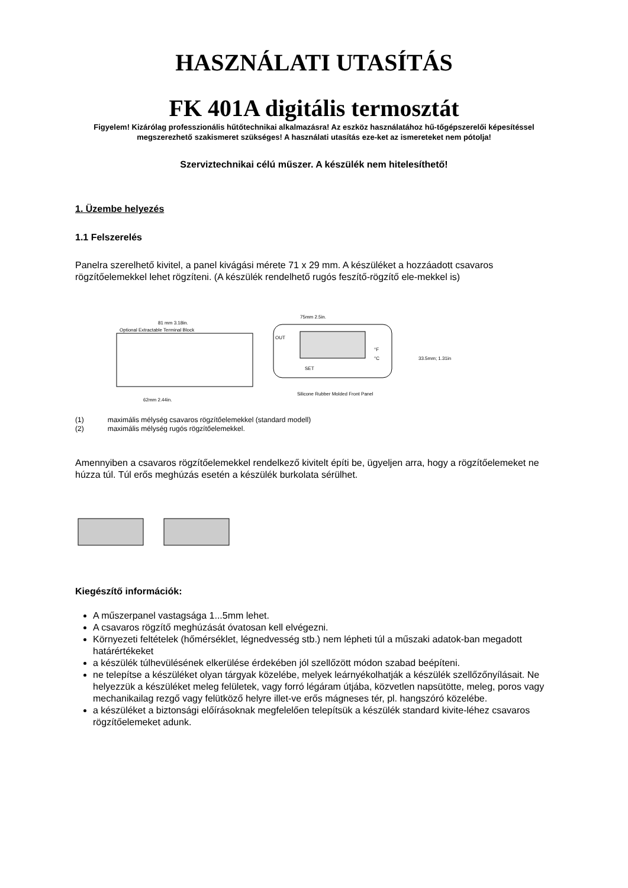HASZNÁLATI UTASÍTÁS
FK 401A digitális termosztát
Figyelem! Kizárólag professzionális hűtőtechnikai alkalmazásra! Az eszköz használatához hű-tőgépszerelői képesítéssel megszerezhető szakismeret szükséges! A használati utasítás eze-ket az ismereteket nem pótolja!
Szerviztechnikai célú műszer. A készülék nem hitelesíthető!
1. Üzembe helyezés
1.1 Felszerelés
Panelra szerelhető kivitel, a panel kivágási mérete 71 x 29 mm. A készüléket a hozzáadott csavaros rögzítőelemekkel lehet rögzíteni. (A készülék rendelhető rugós feszítő-rögzítő ele-mekkel is)
81 mm 3.18in.
Optional Extractable Terminal Block
62mm 2.44in.
75mm 2.5in.
OUT
°F
°C
SET
Silicone Rubber Molded Front Panel
33.5mm; 1.31in
(1) maximális mélység csavaros rögzítőelemekkel (standard modell)
(2) maximális mélység rugós rögzítőelemekkel.
Amennyiben a csavaros rögzítőelemekkel rendelkező kivitelt építi be, ügyeljen arra, hogy a rögzítőelemeket ne húzza túl. Túl erős meghúzás esetén a készülék burkolata sérülhet.
Kiegészítő információk:
A műszerpanel vastagsága 1...5mm lehet.
A csavaros rögzítő meghúzását óvatosan kell elvégezni.
Környezeti feltételek (hőmérséklet, légnedvesség stb.) nem lépheti túl a műszaki adatok-ban megadott határértékeket
a készülék túlhevülésének elkerülése érdekében jól szellőzött módon szabad beépíteni.
ne telepítse a készüléket olyan tárgyak közelébe, melyek leárnyékolhatják a készülék szellőzőnyílásait. Ne helyezzük a készüléket meleg felületek, vagy forró légáram útjába, közvetlen napsütötte, meleg, poros vagy mechanikailag rezgő vagy felütköző helyre illet-ve erős mágneses tér, pl. hangszóró közelébe.
a készüléket a biztonsági előírásoknak megfelelően telepítsük a készülék standard kivite-léhez csavaros rögzítőelemeket adunk.